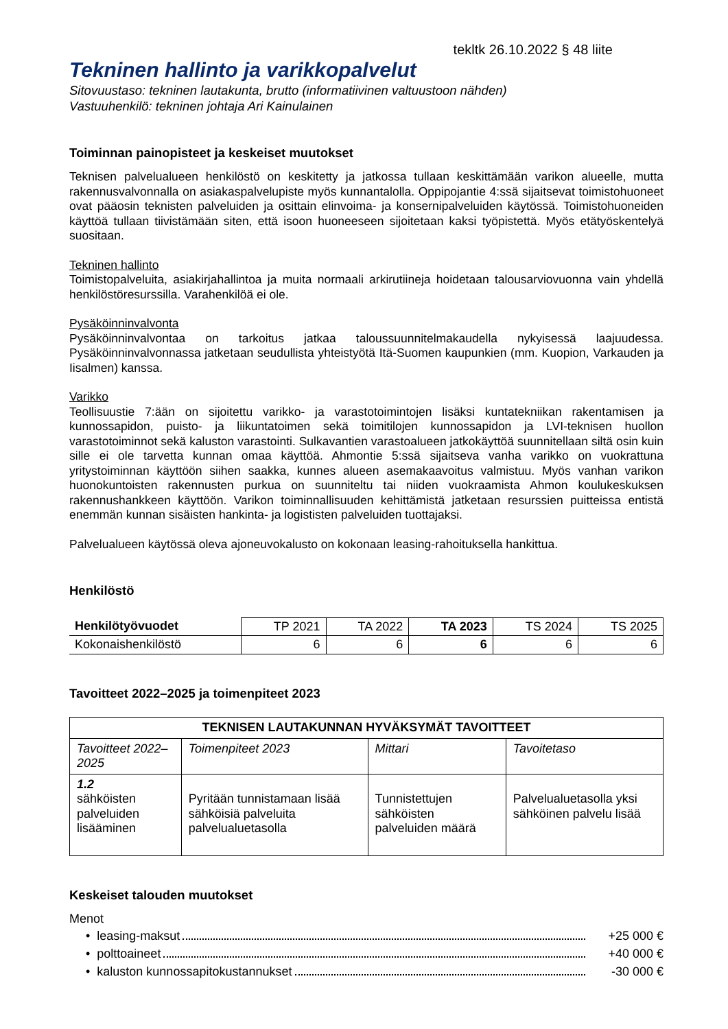tekltk 26.10.2022 § 48 liite
Tekninen hallinto ja varikkopalvelut
Sitovuustaso: tekninen lautakunta, brutto (informatiivinen valtuustoon nähden)
Vastuuhenkilö: tekninen johtaja Ari Kainulainen
Toiminnan painopisteet ja keskeiset muutokset
Teknisen palvelualueen henkilöstö on keskitetty ja jatkossa tullaan keskittämään varikon alueelle, mutta rakennusvalvonnalla on asiakaspalvelupiste myös kunnantalolla. Oppipojantie 4:ssä sijaitsevat toimistohuoneet ovat pääosin teknisten palveluiden ja osittain elinvoima- ja konsernipalveluiden käytössä. Toimistohuoneiden käyttöä tullaan tiivistämään siten, että isoon huoneeseen sijoitetaan kaksi työpistettä. Myös etätyöskentelyä suositaan.
Tekninen hallinto
Toimistopalveluita, asiakirjahallintoa ja muita normaali arkirutiineja hoidetaan talousarviovuonna vain yhdellä henkilöstöresurssilla. Varahenkilöä ei ole.
Pysäköinninvalvonta
Pysäköinninvalvontaa on tarkoitus jatkaa taloussuunnitelmakaudella nykyisessä laajuudessa. Pysäköinninvalvonnassa jatketaan seudullista yhteistyötä Itä-Suomen kaupunkien (mm. Kuopion, Varkauden ja Iisalmen) kanssa.
Varikko
Teollisuustie 7:ään on sijoitettu varikko- ja varastotoimintojen lisäksi kuntatekniikan rakentamisen ja kunnossapidon, puisto- ja liikuntatoimen sekä toimitilojen kunnossapidon ja LVI-teknisen huollon varastotoiminnot sekä kaluston varastointi. Sulkavantien varastoalueen jatkokäyttöä suunnitellaan siltä osin kuin sille ei ole tarvetta kunnan omaa käyttöä. Ahmontie 5:ssä sijaitseva vanha varikko on vuokrattuna yritystoiminnan käyttöön siihen saakka, kunnes alueen asemakaavoitus valmistuu. Myös vanhan varikon huonokuntoisten rakennusten purkua on suunniteltu tai niiden vuokraamista Ahmon koulukeskuksen rakennushankkeen käyttöön. Varikon toiminnallisuuden kehittämistä jatketaan resurssien puitteissa entistä enemmän kunnan sisäisten hankinta- ja logististen palveluiden tuottajaksi.
Palvelualueen käytössä oleva ajoneuvokalusto on kokonaan leasing-rahoituksella hankittua.
Henkilöstö
| Henkilötyövuodet | TP 2021 | TA 2022 | TA 2023 | TS 2024 | TS 2025 |
| --- | --- | --- | --- | --- | --- |
| Kokonaishenkilöstö | 6 | 6 | 6 | 6 | 6 |
Tavoitteet 2022–2025 ja toimenpiteet 2023
| TEKNISEN LAUTAKUNNAN HYVÄKSYMÄT TAVOITTEET | | | |
| --- | --- | --- | --- |
| Tavoitteet 2022–2025 | Toimenpiteet 2023 | Mittari | Tavoitetaso |
| 1.2 sähköisten palveluiden lisääminen | Pyritään tunnistamaan lisää sähköisiä palveluita palvelualuetasolla | Tunnistettujen sähköisten palveluiden määrä | Palvelualuetasolla yksi sähköinen palvelu lisää |
Keskeiset talouden muutokset
Menot
• leasing-maksut +25 000 €
• polttoaineet +40 000 €
• kaluston kunnossapitokustannukset -30 000 €